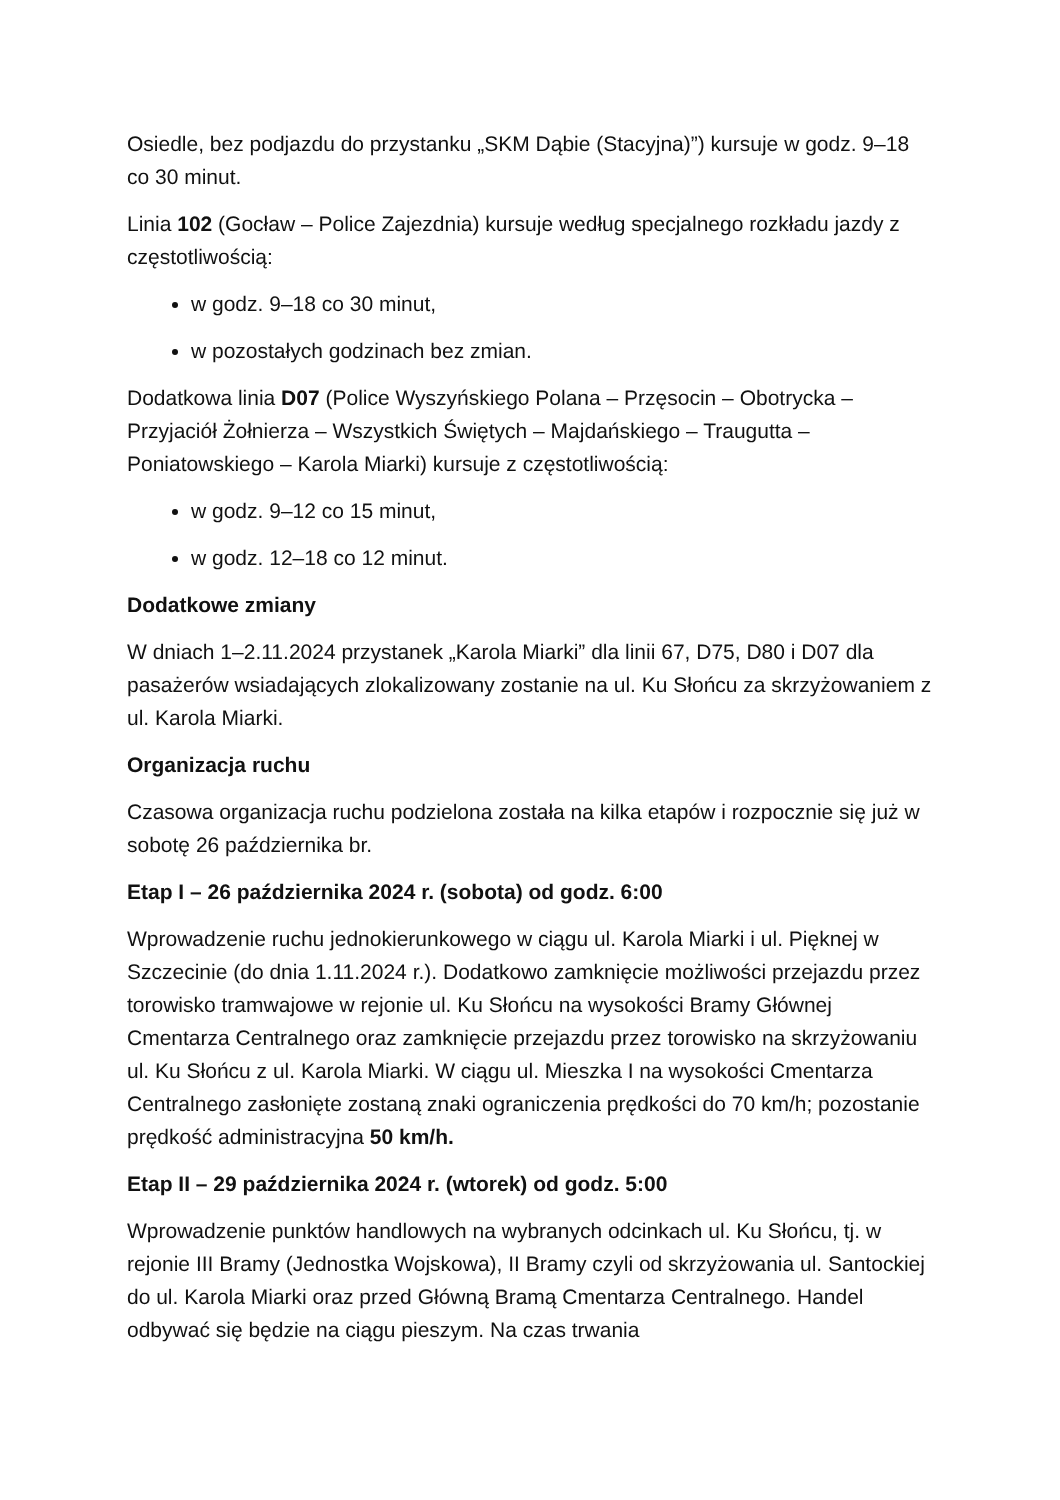Osiedle, bez podjazdu do przystanku „SKM Dąbie (Stacyjna)”) kursuje w godz. 9–18 co 30 minut.
Linia 102 (Gocław – Police Zajezdnia) kursuje według specjalnego rozkładu jazdy z częstotliwością:
w godz. 9–18 co 30 minut,
w pozostałych godzinach bez zmian.
Dodatkowa linia D07 (Police Wyszyńskiego Polana – Przęsocin – Obotrycka – Przyjaciół Żołnierza – Wszystkich Świętych – Majdańskiego – Traugutta – Poniatowskiego – Karola Miarki) kursuje z częstotliwością:
w godz. 9–12 co 15 minut,
w godz. 12–18 co 12 minut.
Dodatkowe zmiany
W dniach 1–2.11.2024 przystanek „Karola Miarki” dla linii 67, D75, D80 i D07 dla pasażerów wsiadających zlokalizowany zostanie na ul. Ku Słońcu za skrzyżowaniem z ul. Karola Miarki.
Organizacja ruchu
Czasowa organizacja ruchu podzielona została na kilka etapów i rozpocznie się już w sobotę 26 października br.
Etap I – 26 października 2024 r. (sobota) od godz. 6:00
Wprowadzenie ruchu jednokierunkowego w ciągu ul. Karola Miarki i ul. Pięknej w Szczecinie (do dnia 1.11.2024 r.). Dodatkowo zamknięcie możliwości przejazdu przez torowisko tramwajowe w rejonie ul. Ku Słońcu na wysokości Bramy Głównej Cmentarza Centralnego oraz zamknięcie przejazdu przez torowisko na skrzyżowaniu ul. Ku Słońcu z ul. Karola Miarki. W ciągu ul. Mieszka I na wysokości Cmentarza Centralnego zasłonięte zostaną znaki ograniczenia prędkości do 70 km/h; pozostanie prędkość administracyjna 50 km/h.
Etap II – 29 października 2024 r. (wtorek) od godz. 5:00
Wprowadzenie punktów handlowych na wybranych odcinkach ul. Ku Słońcu, tj. w rejonie III Bramy (Jednostka Wojskowa), II Bramy czyli od skrzyżowania ul. Santockiej do ul. Karola Miarki oraz przed Główną Bramą Cmentarza Centralnego. Handel odbywać się będzie na ciągu pieszym. Na czas trwania